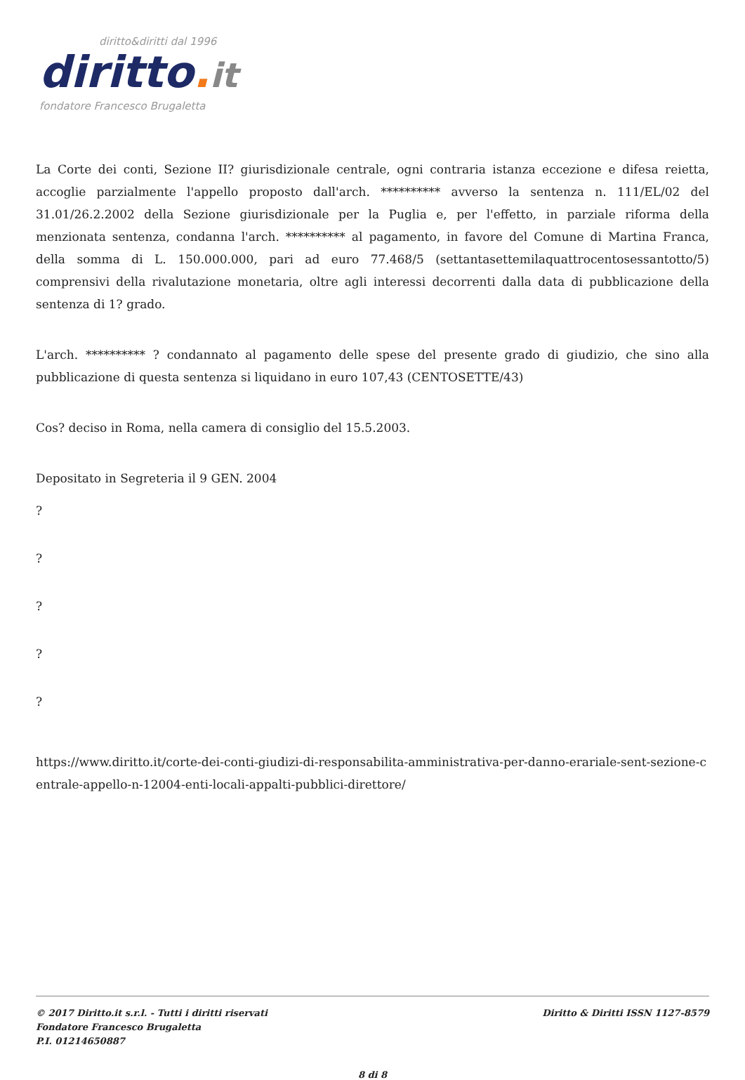diritto&diritti dal 1996
diritto. it
fondatore Francesco Brugaletta
La Corte dei conti, Sezione II? giurisdizionale centrale, ogni contraria istanza eccezione e difesa reietta, accoglie parzialmente l'appello proposto dall'arch. ********** avverso la sentenza n. 111/EL/02 del 31.01/26.2.2002 della Sezione giurisdizionale per la Puglia e, per l'effetto, in parziale riforma della menzionata sentenza, condanna l'arch. ********** al pagamento, in favore del Comune di Martina Franca, della somma di L. 150.000.000, pari ad euro 77.468/5 (settantasettemilaquattrocentosessantotto/5) comprensivi della rivalutazione monetaria, oltre agli interessi decorrenti dalla data di pubblicazione della sentenza di 1? grado.
L'arch. ********** ? condannato al pagamento delle spese del presente grado di giudizio, che sino alla pubblicazione di questa sentenza si liquidano in euro 107,43 (CENTOSETTE/43)
Cos? deciso in Roma, nella camera di consiglio del 15.5.2003.
Depositato in Segreteria il 9 GEN. 2004
?
?
?
?
?
https://www.diritto.it/corte-dei-conti-giudizi-di-responsabilita-amministrativa-per-danno-erariale-sent-sezione-centrale-appello-n-12004-enti-locali-appalti-pubblici-direttore/
© 2017 Diritto.it s.r.l. - Tutti i diritti riservati
Fondatore Francesco Brugaletta
P.I. 01214650887
Diritto & Diritti ISSN 1127-8579
8 di 8